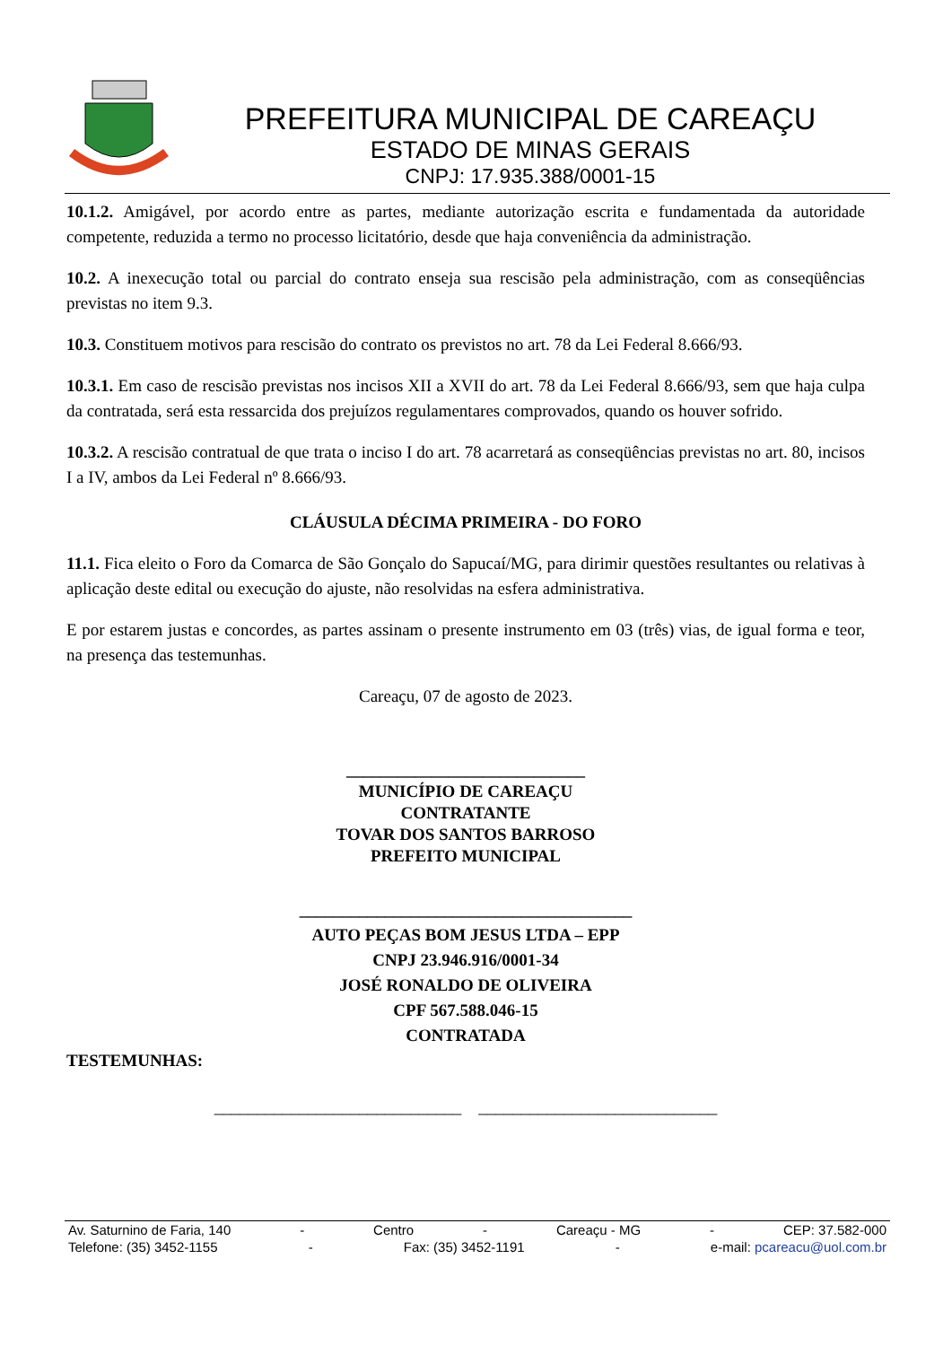PREFEITURA MUNICIPAL DE CAREAÇU
ESTADO DE MINAS GERAIS
CNPJ: 17.935.388/0001-15
10.1.2. Amigável, por acordo entre as partes, mediante autorização escrita e fundamentada da autoridade competente, reduzida a termo no processo licitatório, desde que haja conveniência da administração.
10.2. A inexecução total ou parcial do contrato enseja sua rescisão pela administração, com as conseqüências previstas no item 9.3.
10.3. Constituem motivos para rescisão do contrato os previstos no art. 78 da Lei Federal 8.666/93.
10.3.1. Em caso de rescisão previstas nos incisos XII a XVII do art. 78 da Lei Federal 8.666/93, sem que haja culpa da contratada, será esta ressarcida dos prejuízos regulamentares comprovados, quando os houver sofrido.
10.3.2. A rescisão contratual de que trata o inciso I do art. 78 acarretará as conseqüências previstas no art. 80, incisos I a IV, ambos da Lei Federal nº 8.666/93.
CLÁUSULA DÉCIMA PRIMEIRA - DO FORO
11.1. Fica eleito o Foro da Comarca de São Gonçalo do Sapucaí/MG, para dirimir questões resultantes ou relativas à aplicação deste edital ou execução do ajuste, não resolvidas na esfera administrativa.
E por estarem justas e concordes, as partes assinam o presente instrumento em 03 (três) vias, de igual forma e teor, na presença das testemunhas.
Careaçu, 07 de agosto de 2023.
____________________________
MUNICÍPIO DE CAREAÇU
CONTRATANTE
TOVAR DOS SANTOS BARROSO
PREFEITO MUNICIPAL
_______________________________________
AUTO PEÇAS BOM JESUS LTDA – EPP
CNPJ 23.946.916/0001-34
JOSÉ RONALDO DE OLIVEIRA
CPF 567.588.046-15
CONTRATADA
TESTEMUNHAS:
_____________________________ ____________________________
Av. Saturnino de Faria, 140 - Centro - Careaçu - MG - CEP: 37.582-000
Telefone: (35) 3452-1155 - Fax: (35) 3452-1191 - e-mail: pcareacu@uol.com.br